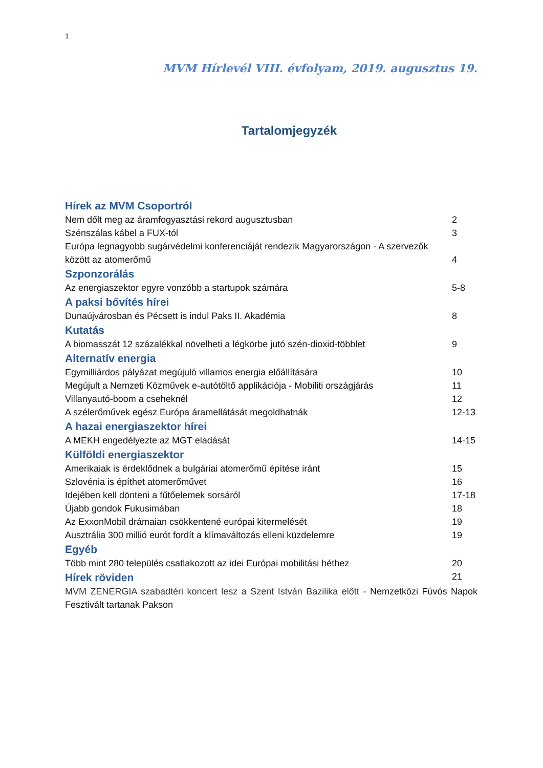1
MVM Hírlevél VIII. évfolyam, 2019. augusztus 19.
Tartalomjegyzék
Hírek az MVM Csoportról
Nem dőlt meg az áramfogyasztási rekord augusztusban 2
Szénszálas kábel a FUX-tól 3
Európa legnagyobb sugárvédelmi konferenciáját rendezik Magyarországon - A szervezők
között az atomerőmű 4
Szponzorálás
Az energiaszektor egyre vonzóbb a startupok számára 5-8
A paksi bővítés hírei
Dunaújvárosban és Pécsett is indul Paks II. Akadémia 8
Kutatás
A biomasszát 12 százalékkal növelheti a légkörbe jutó szén-dioxid-többlet 9
Alternatív energia
Egymilliárdos pályázat megújuló villamos energia előállítására 10
Megújult a Nemzeti Közművek e-autótöltő applikációja - Mobiliti országjárás 11
Villanyautó-boom a cseheknél 12
A szélerőművek egész Európa áramellátását megoldhatnák 12-13
A hazai energiaszektor hírei
A MEKH engedélyezte az MGT eladását 14-15
Külföldi energiaszektor
Amerikaiak is érdeklődnek a bulgáriai atomerőmű építése iránt 15
Szlovénia is építhet atomerőművet 16
Idejében kell dönteni a fűtőelemek sorsáról 17-18
Újabb gondok Fukusimában 18
Az ExxonMobil drámaian csökkentené európai kitermelését 19
Ausztrália 300 millió eurót fordít a klímaváltozás elleni küzdelemre 19
Egyéb
Több mint 280 település csatlakozott az idei Európai mobilitási héthez 20
Hírek röviden
21
MVM ZENERGIA szabadtéri koncert lesz a Szent István Bazilika előtt - Nemzetközi Fúvós Napok Fesztivált tartanak Pakson